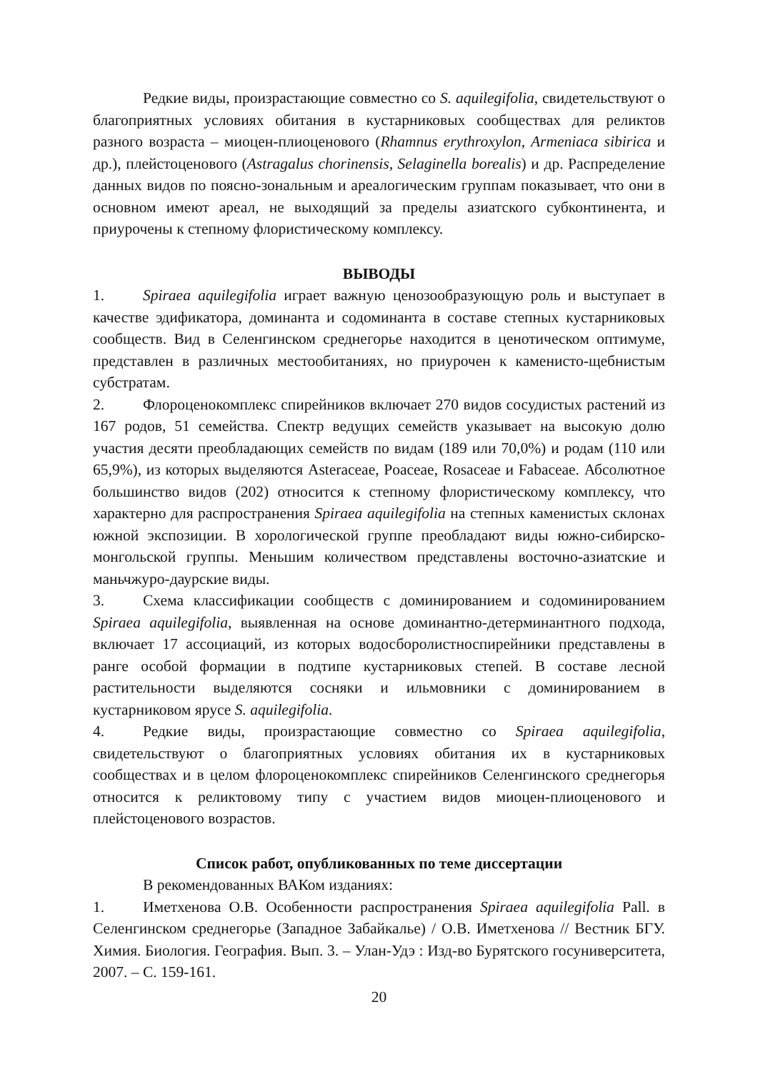Редкие виды, произрастающие совместно со S. aquilegifolia, свидетельствуют о благоприятных условиях обитания в кустарниковых сообществах для реликтов разного возраста – миоцен-плиоценового (Rhamnus erythroxylon, Armeniaca sibirica и др.), плейстоценового (Astragalus chorinensis, Selaginella borealis) и др. Распределение данных видов по поясно-зональным и ареалогическим группам показывает, что они в основном имеют ареал, не выходящий за пределы азиатского субконтинента, и приурочены к степному флористическому комплексу.
ВЫВОДЫ
1. Spiraea aquilegifolia играет важную ценозообразующую роль и выступает в качестве эдификатора, доминанта и содоминанта в составе степных кустарниковых сообществ. Вид в Селенгинском среднегорье находится в ценотическом оптимуме, представлен в различных местообитаниях, но приурочен к каменисто-щебнистым субстратам.
2. Флороценокомплекс спирейников включает 270 видов сосудистых растений из 167 родов, 51 семейства. Спектр ведущих семейств указывает на высокую долю участия десяти преобладающих семейств по видам (189 или 70,0%) и родам (110 или 65,9%), из которых выделяются Asteraceae, Poaceae, Rosaceae и Fabaceae. Абсолютное большинство видов (202) относится к степному флористическому комплексу, что характерно для распространения Spiraea aquilegifolia на степных каменистых склонах южной экспозиции. В хорологической группе преобладают виды южно-сибирско-монгольской группы. Меньшим количеством представлены восточно-азиатские и маньчжуро-даурские виды.
3. Схема классификации сообществ с доминированием и содоминированием Spiraea aquilegifolia, выявленная на основе доминантно-детерминантного подхода, включает 17 ассоциаций, из которых водосборолистноспирейники представлены в ранге особой формации в подтипе кустарниковых степей. В составе лесной растительности выделяются сосняки и ильмовники с доминированием в кустарниковом ярусе S. aquilegifolia.
4. Редкие виды, произрастающие совместно со Spiraea aquilegifolia, свидетельствуют о благоприятных условиях обитания их в кустарниковых сообществах и в целом флороценокомплекс спирейников Селенгинского среднегорья относится к реликтовому типу с участием видов миоцен-плиоценового и плейстоценового возрастов.
Список работ, опубликованных по теме диссертации
В рекомендованных ВАКом изданиях:
1. Иметхенова О.В. Особенности распространения Spiraea aquilegifolia Pall. в Селенгинском среднегорье (Западное Забайкалье) / О.В. Иметхенова // Вестник БГУ. Химия. Биология. География. Вып. 3. – Улан-Удэ : Изд-во Бурятского госуниверситета, 2007. – С. 159-161.
20